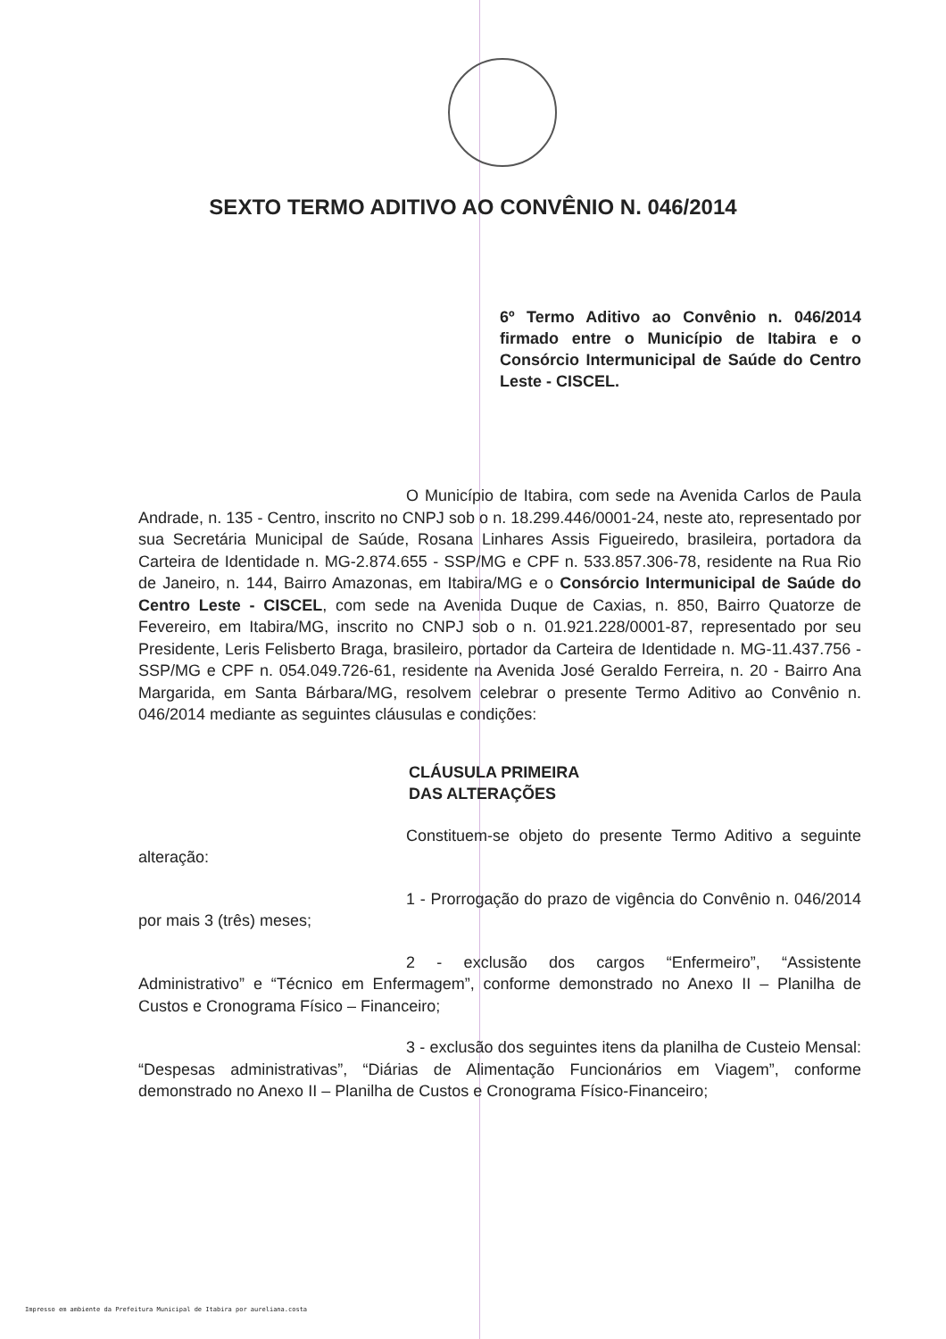SEXTO TERMO ADITIVO AO CONVÊNIO N. 046/2014
6º Termo Aditivo ao Convênio n. 046/2014 firmado entre o Município de Itabira e o Consórcio Intermunicipal de Saúde do Centro Leste - CISCEL.
O Município de Itabira, com sede na Avenida Carlos de Paula Andrade, n. 135 - Centro, inscrito no CNPJ sob o n. 18.299.446/0001-24, neste ato, representado por sua Secretária Municipal de Saúde, Rosana Linhares Assis Figueiredo, brasileira, portadora da Carteira de Identidade n. MG-2.874.655 - SSP/MG e CPF n. 533.857.306-78, residente na Rua Rio de Janeiro, n. 144, Bairro Amazonas, em Itabira/MG e o Consórcio Intermunicipal de Saúde do Centro Leste - CISCEL, com sede na Avenida Duque de Caxias, n. 850, Bairro Quatorze de Fevereiro, em Itabira/MG, inscrito no CNPJ sob o n. 01.921.228/0001-87, representado por seu Presidente, Leris Felisberto Braga, brasileiro, portador da Carteira de Identidade n. MG-11.437.756 - SSP/MG e CPF n. 054.049.726-61, residente na Avenida José Geraldo Ferreira, n. 20 - Bairro Ana Margarida, em Santa Bárbara/MG, resolvem celebrar o presente Termo Aditivo ao Convênio n. 046/2014 mediante as seguintes cláusulas e condições:
CLÁUSULA PRIMEIRA
DAS ALTERAÇÕES
Constituem-se objeto do presente Termo Aditivo a seguinte alteração:
1 - Prorrogação do prazo de vigência do Convênio n. 046/2014 por mais 3 (três) meses;
2 - exclusão dos cargos “Enfermeiro”, “Assistente Administrativo” e “Técnico em Enfermagem”, conforme demonstrado no Anexo II – Planilha de Custos e Cronograma Físico – Financeiro;
3 - exclusão dos seguintes itens da planilha de Custeio Mensal: “Despesas administrativas”, “Diárias de Alimentação Funcionários em Viagem”, conforme demonstrado no Anexo II – Planilha de Custos e Cronograma Físico-Financeiro;
Impresso em ambiente da Prefeitura Municipal de Itabira por aureliana.costa